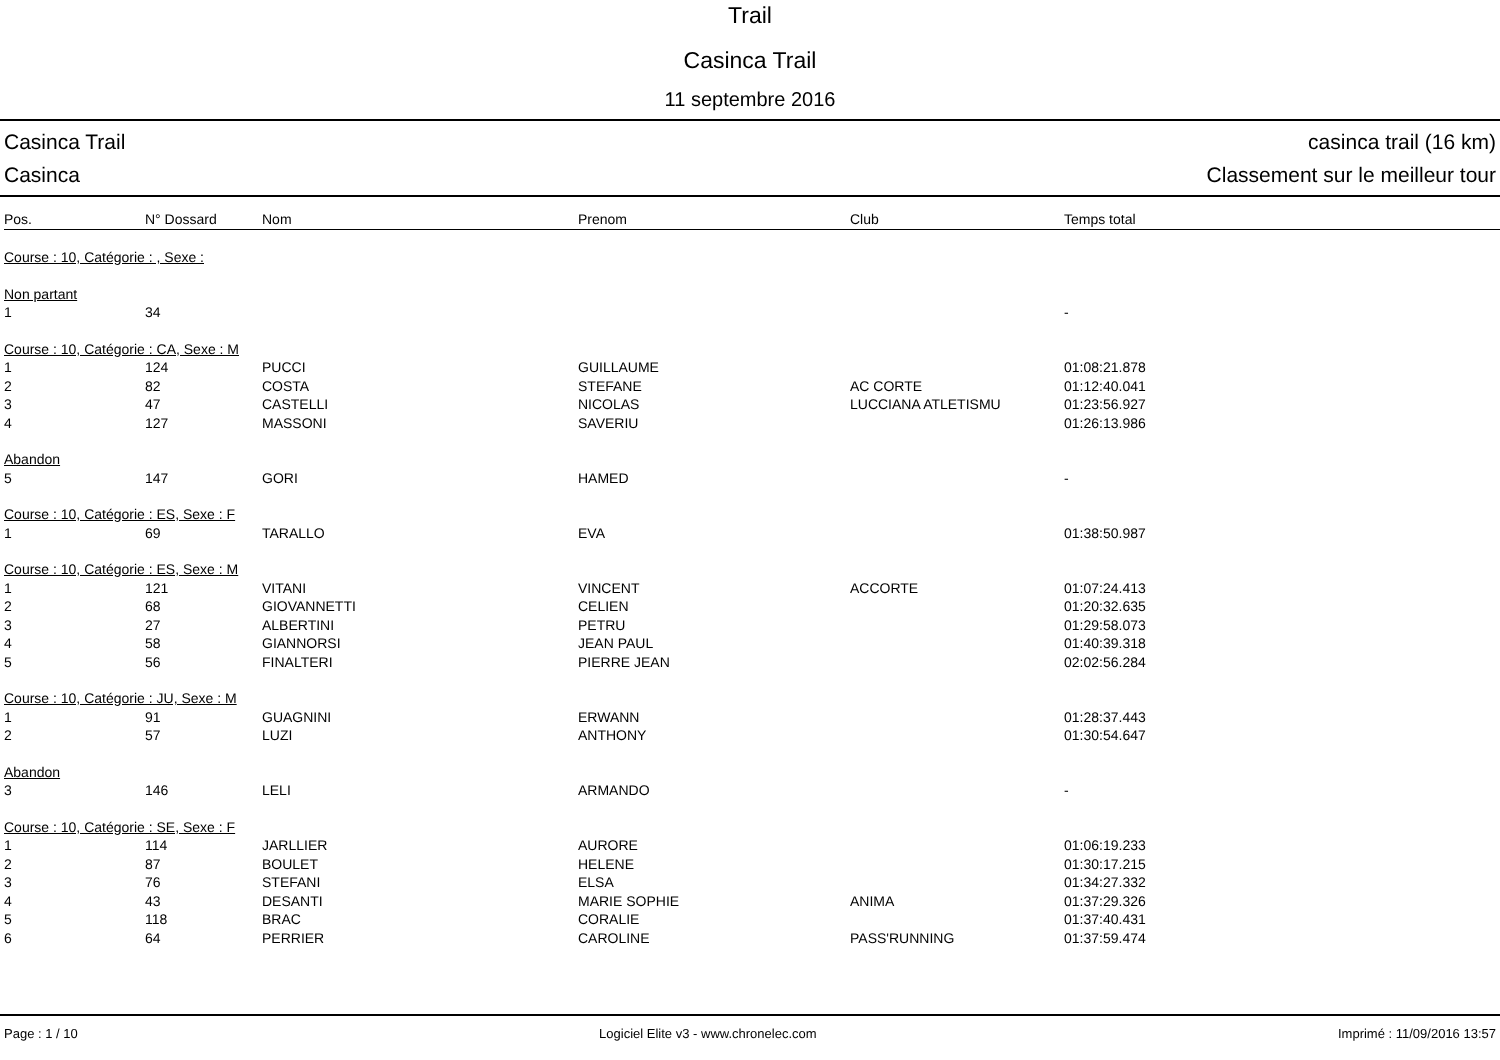Trail
Casinca Trail
11 septembre 2016
Casinca Trail casinca trail (16 km)
Casinca Classement sur le meilleur tour
| Pos. | N° Dossard | Nom | Prenom | Club | Temps total |
| --- | --- | --- | --- | --- | --- |
| Course : 10, Catégorie : , Sexe : | | | | | |
| Non partant | | | | | |
| 1 | 34 | | | | - |
| Course : 10, Catégorie : CA, Sexe : M | | | | | |
| 1 | 124 | PUCCI | GUILLAUME | | 01:08:21.878 |
| 2 | 82 | COSTA | STEFANE | AC CORTE | 01:12:40.041 |
| 3 | 47 | CASTELLI | NICOLAS | LUCCIANA ATLETISMU | 01:23:56.927 |
| 4 | 127 | MASSONI | SAVERIU | | 01:26:13.986 |
| Abandon | | | | | |
| 5 | 147 | GORI | HAMED | | - |
| Course : 10, Catégorie : ES, Sexe : F | | | | | |
| 1 | 69 | TARALLO | EVA | | 01:38:50.987 |
| Course : 10, Catégorie : ES, Sexe : M | | | | | |
| 1 | 121 | VITANI | VINCENT | ACCORTE | 01:07:24.413 |
| 2 | 68 | GIOVANNETTI | CELIEN | | 01:20:32.635 |
| 3 | 27 | ALBERTINI | PETRU | | 01:29:58.073 |
| 4 | 58 | GIANNORSI | JEAN PAUL | | 01:40:39.318 |
| 5 | 56 | FINALTERI | PIERRE JEAN | | 02:02:56.284 |
| Course : 10, Catégorie : JU, Sexe : M | | | | | |
| 1 | 91 | GUAGNINI | ERWANN | | 01:28:37.443 |
| 2 | 57 | LUZI | ANTHONY | | 01:30:54.647 |
| Abandon | | | | | |
| 3 | 146 | LELI | ARMANDO | | - |
| Course : 10, Catégorie : SE, Sexe : F | | | | | |
| 1 | 114 | JARLLIER | AURORE | | 01:06:19.233 |
| 2 | 87 | BOULET | HELENE | | 01:30:17.215 |
| 3 | 76 | STEFANI | ELSA | | 01:34:27.332 |
| 4 | 43 | DESANTI | MARIE SOPHIE | ANIMA | 01:37:29.326 |
| 5 | 118 | BRAC | CORALIE | | 01:37:40.431 |
| 6 | 64 | PERRIER | CAROLINE | PASS'RUNNING | 01:37:59.474 |
Page : 1 / 10 Logiciel Elite v3 - www.chronelec.com Imprimé : 11/09/2016 13:57